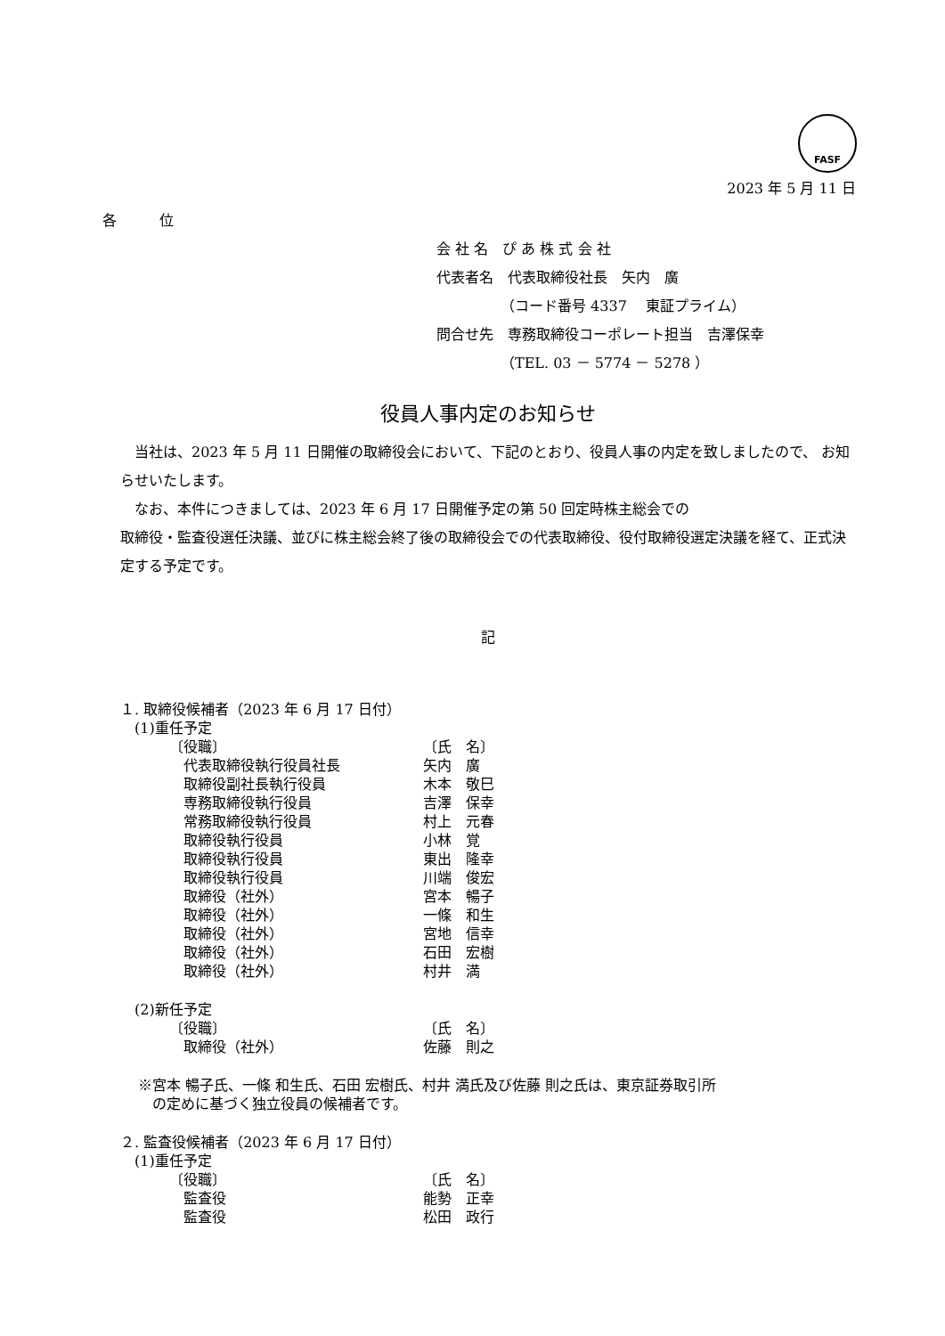FASF
2023 年 5 月 11 日
各　　　位
会 社 名　ぴ あ 株 式 会 社
代表者名　代表取締役社長　矢内　廣
　　　　　（コード番号 4337　 東証プライム）
問合せ先　専務取締役コーポレート担当　吉澤保幸
　　　　　（TEL. 03 － 5774 － 5278 ）
役員人事内定のお知らせ
　当社は、2023 年 5 月 11 日開催の取締役会において、下記のとおり、役員人事の内定を致しましたので、 お知らせいたします。
　なお、本件につきましては、2023 年 6 月 17 日開催予定の第 50 回定時株主総会での
取締役・監査役選任決議、並びに株主総会終了後の取締役会での代表取締役、役付取締役選定決議を経て、正式決定する予定です。
記
１. 取締役候補者（2023 年 6 月 17 日付）
　(1)重任予定
| 〔役職〕 | 〔氏 名〕 |
| 代表取締役執行役員社長 | 矢内 廣 |
| 取締役副社長執行役員 | 木本 敬巳 |
| 専務取締役執行役員 | 吉澤 保幸 |
| 常務取締役執行役員 | 村上 元春 |
| 取締役執行役員 | 小林 覚 |
| 取締役執行役員 | 東出 隆幸 |
| 取締役執行役員 | 川端 俊宏 |
| 取締役（社外） | 宮本 暢子 |
| 取締役（社外） | 一條 和生 |
| 取締役（社外） | 宮地 信幸 |
| 取締役（社外） | 石田 宏樹 |
| 取締役（社外） | 村井 満 |
　(2)新任予定
| 〔役職〕 | 〔氏 名〕 |
| 取締役（社外） | 佐藤 則之 |
※宮本 暢子氏、一條 和生氏、石田 宏樹氏、村井 満氏及び佐藤 則之氏は、東京証券取引所
　の定めに基づく独立役員の候補者です。
２. 監査役候補者（2023 年 6 月 17 日付）
　(1)重任予定
| 〔役職〕 | 〔氏 名〕 |
| 監査役 | 能勢 正幸 |
| 監査役 | 松田 政行 |